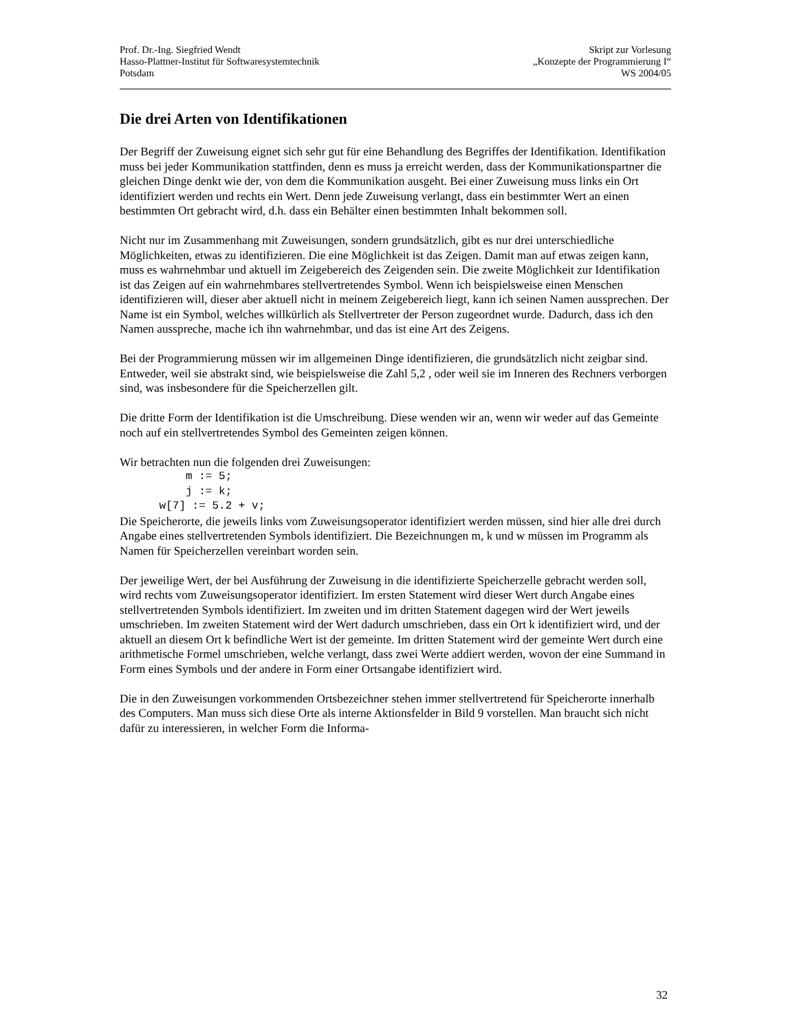Prof. Dr.-Ing. Siegfried Wendt
Hasso-Plattner-Institut für Softwaresystemtechnik
Potsdam
Skript zur Vorlesung
„Konzepte der Programmierung I“
WS 2004/05
Die drei Arten von Identifikationen
Der Begriff der Zuweisung eignet sich sehr gut für eine Behandlung des Begriffes der Identifikation. Identifikation muss bei jeder Kommunikation stattfinden, denn es muss ja erreicht werden, dass der Kommunikationspartner die gleichen Dinge denkt wie der, von dem die Kommunikation ausgeht. Bei einer Zuweisung muss links ein Ort identifiziert werden und rechts ein Wert. Denn jede Zuweisung verlangt, dass ein bestimmter Wert an einen bestimmten Ort gebracht wird, d.h. dass ein Behälter einen bestimmten Inhalt bekommen soll.
Nicht nur im Zusammenhang mit Zuweisungen, sondern grundsätzlich, gibt es nur drei unterschiedliche Möglichkeiten, etwas zu identifizieren. Die eine Möglichkeit ist das Zeigen. Damit man auf etwas zeigen kann, muss es wahrnehmbar und aktuell im Zeigebereich des Zeigenden sein. Die zweite Möglichkeit zur Identifikation ist das Zeigen auf ein wahrnehmbares stellvertretendes Symbol. Wenn ich beispielsweise einen Menschen identifizieren will, dieser aber aktuell nicht in meinem Zeigebereich liegt, kann ich seinen Namen aussprechen. Der Name ist ein Symbol, welches willkürlich als Stellvertreter der Person zugeordnet wurde. Dadurch, dass ich den Namen ausspreche, mache ich ihn wahrnehmbar, und das ist eine Art des Zeigens.
Bei der Programmierung müssen wir im allgemeinen Dinge identifizieren, die grundsätzlich nicht zeigbar sind. Entweder, weil sie abstrakt sind, wie beispielsweise die Zahl 5,2 , oder weil sie im Inneren des Rechners verborgen sind, was insbesondere für die Speicherzellen gilt.
Die dritte Form der Identifikation ist die Umschreibung. Diese wenden wir an, wenn wir weder auf das Gemeinte noch auf ein stellvertretendes Symbol des Gemeinten zeigen können.
Wir betrachten nun die folgenden drei Zuweisungen:
          m := 5;
          j := k;
      w[7] := 5.2 + v;
Die Speicherorte, die jeweils links vom Zuweisungsoperator identifiziert werden müssen, sind hier alle drei durch Angabe eines stellvertretenden Symbols identifiziert. Die Bezeichnungen m, k und w müssen im Programm als Namen für Speicherzellen vereinbart worden sein.
Der jeweilige Wert, der bei Ausführung der Zuweisung in die identifizierte Speicherzelle gebracht werden soll, wird rechts vom Zuweisungsoperator identifiziert. Im ersten Statement wird dieser Wert durch Angabe eines stellvertretenden Symbols identifiziert. Im zweiten und im dritten Statement dagegen wird der Wert jeweils umschrieben. Im zweiten Statement wird der Wert dadurch umschrieben, dass ein Ort k identifiziert wird, und der aktuell an diesem Ort k befindliche Wert ist der gemeinte. Im dritten Statement wird der gemeinte Wert durch eine arithmetische Formel umschrieben, welche verlangt, dass zwei Werte addiert werden, wovon der eine Summand in Form eines Symbols und der andere in Form einer Ortsangabe identifiziert wird.
Die in den Zuweisungen vorkommenden Ortsbezeichner stehen immer stellvertretend für Speicherorte innerhalb des Computers. Man muss sich diese Orte als interne Aktionsfelder in Bild 9 vorstellen. Man braucht sich nicht dafür zu interessieren, in welcher Form die Informa-
32